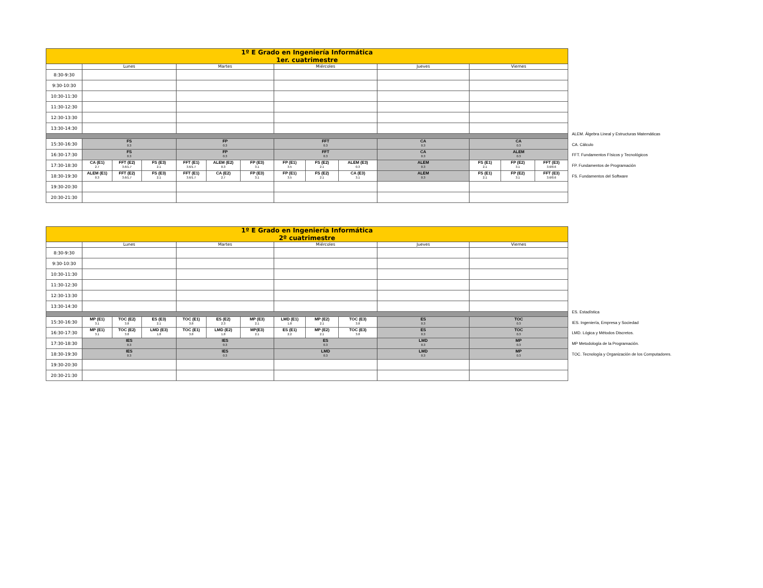| 1º E Grado en Ingeniería Informática 1er. cuatrimestre | | | | | | | | | | | | | |
| --- | --- | --- | --- | --- | --- | --- | --- | --- | --- | --- | --- | --- | --- |
| | Lunes | | | Martes | | | Miércoles | | | Jueves | Viernes | | |
| 8:30-9:30 | | | | | | | | | | | | | |
| 9:30-10:30 | | | | | | | | | | | | | |
| 10:30-11:30 | | | | | | | | | | | | | |
| 11:30-12:30 | | | | | | | | | | | | | |
| 12:30-13:30 | | | | | | | | | | | | | |
| 13:30-14:30 | | | | | | | | | | | | | |
| 15:30-16:30 | FS 0.3 | | | FP 0.3 | | | FFT 0.3 | | | CA 0.3 | CA 0.3 | | |
| 16:30-17:30 | FS 0.3 | | | FP 0.3 | | | FFT 0.3 | | | CA 0.3 | ALEM 0.3 | | |
| 17:30-18:30 | CA (E1) 2.7 | FFT (E2) 3.6/1.7 | FS (E3) 2.1 | FFT (E1) 3.6/1.7 | ALEM (E2) 0.3 | FP (E3) 3.1 | FP (E1) 3.5 | FS (E2) 2.1 | ALEM (E3) 0.3 | ALEM 0.3 | FS (E1) 2.1 | FP (E2) 3.1 | FFT (E3) 3.6/0.6 |
| 18:30-19:30 | ALEM (E1) 0.3 | FFT (E2) 3.6/1.7 | FS (E3) 2.1 | FFT (E1) 3.6/1.7 | CA (E2) 2.7 | FP (E3) 3.1 | FP (E1) 3.5 | FS (E2) 2.1 | CA (E3) 3.1 | ALEM 0.3 | FS (E1) 2.1 | FP (E2) 3.1 | FFT (E3) 3.6/0.6 |
| 19:30-20:30 | | | | | | | | | | | | | |
| 20:30-21:30 | | | | | | | | | | | | | |
ALEM. Álgebra Lineal y Estructuras Matemáticas
CA. Cálculo
FFT. Fundamentos Físicos y Tecnológicos
FP. Fundamentos de Programación
FS. Fundamentos del Software
| 1º E Grado en Ingeniería Informática 2º cuatrimestre | | | | | | | | | | | |
| --- | --- | --- | --- | --- | --- | --- | --- | --- | --- | --- | --- |
| | Lunes | | | Martes | | | Miércoles | | | Jueves | Viernes |
| 8:30-9:30 | | | | | | | | | | | |
| 9:30-10:30 | | | | | | | | | | | |
| 10:30-11:30 | | | | | | | | | | | |
| 11:30-12:30 | | | | | | | | | | | |
| 12:30-13:30 | | | | | | | | | | | |
| 13:30-14:30 | | | | | | | | | | | |
| 15:30-16:30 | MP (E1) 3.1 | TOC (E2) 3.8 | ES (E3) 2.1 | TOC (E1) 3.8 | ES (E2) 2.3 | MP (E3) 2.1 | LMD (E1) 1.8 | MP (E2) 2.1 | TOC (E3) 3.8 | ES 0.3 | TOC 0.3 |
| 16:30-17:30 | MP (E1) 3.1 | TOC (E2) 3.8 | LMD (E3) 1.8 | TOC (E1) 3.8 | LMD (E2) 1.8 | MP(E3) 2.1 | ES (E1) 2.2 | MP (E2) 2.1 | TOC (E3) 3.8 | ES 0.3 | TOC 0.3 |
| 17:30-18:30 | IES 0.3 | | | IES 0.3 | | | ES 0.3 | | | LMD 0.3 | MP 0.3 |
| 18:30-19:30 | IES 0.3 | | | IES 0.3 | | | LMD 0.3 | | | LMD 0.3 | MP 0.3 |
| 19:30-20:30 | | | | | | | | | | | |
| 20:30-21:30 | | | | | | | | | | | |
ES. Estadística
IES. Ingeniería, Empresa y Sociedad
LMD. Lógica y Métodos Discretos.
MP Metodología de la Programación.
TOC. Tecnología y Organización de los Computadores.